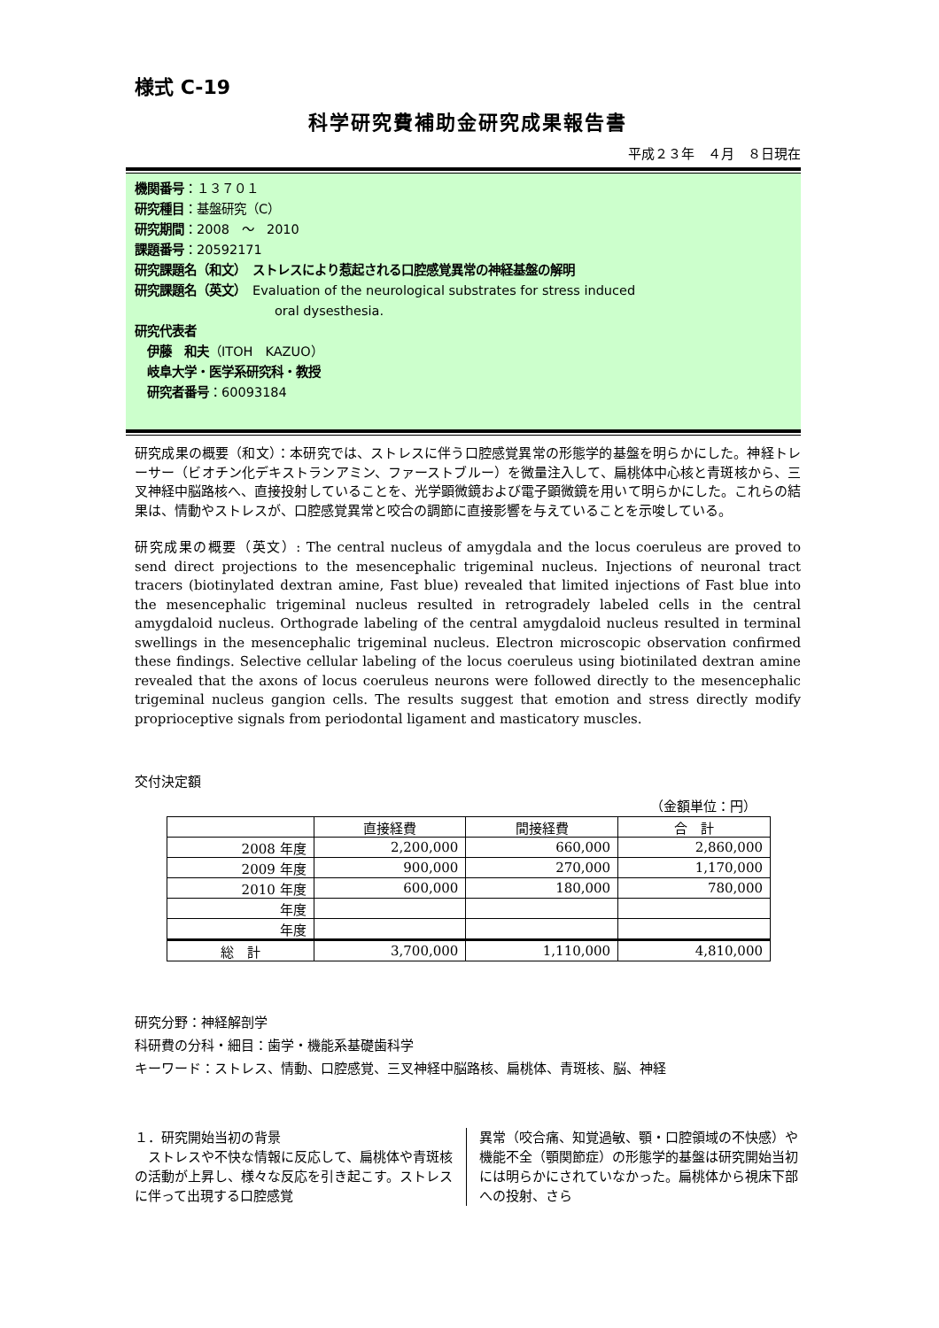様式 C-19
科学研究費補助金研究成果報告書
平成２３年　４月　８日現在
機関番号：１３７０１
研究種目：基盤研究（C）
研究期間：2008　～　2010
課題番号：20592171
研究課題名（和文）　ストレスにより惹起される口腔感覚異常の神経基盤の解明
研究課題名（英文）　Evaluation of the neurological substrates for stress induced
oral dysesthesia.
研究代表者
　伊藤　和夫（ITOH　KAZUO）
　岐阜大学・医学系研究科・教授
　研究者番号：60093184
研究成果の概要（和文）：本研究では、ストレスに伴う口腔感覚異常の形態学的基盤を明らかにした。神経トレーサー（ビオチン化デキストランアミン、ファーストブルー）を微量注入して、扁桃体中心核と青斑核から、三叉神経中脳路核へ、直接投射していることを、光学顕微鏡および電子顕微鏡を用いて明らかにした。これらの結果は、情動やストレスが、口腔感覚異常と咬合の調節に直接影響を与えていることを示唆している。
研究成果の概要（英文）: The central nucleus of amygdala and the locus coeruleus are proved to send direct projections to the mesencephalic trigeminal nucleus. Injections of neuronal tract tracers (biotinylated dextran amine, Fast blue) revealed that limited injections of Fast blue into the mesencephalic trigeminal nucleus resulted in retrogradely labeled cells in the central amygdaloid nucleus. Orthograde labeling of the central amygdaloid nucleus resulted in terminal swellings in the mesencephalic trigeminal nucleus. Electron microscopic observation confirmed these findings. Selective cellular labeling of the locus coeruleus using biotinilated dextran amine revealed that the axons of locus coeruleus neurons were followed directly to the mesencephalic trigeminal nucleus gangion cells. The results suggest that emotion and stress directly modify proprioceptive signals from periodontal ligament and masticatory muscles.
交付決定額
（金額単位：円）
| | 直接経費 | 間接経費 | 合 計 |
| --- | --- | --- | --- |
| 2008 年度 | 2,200,000 | 660,000 | 2,860,000 |
| 2009 年度 | 900,000 | 270,000 | 1,170,000 |
| 2010 年度 | 600,000 | 180,000 | 780,000 |
| 年度 | | | |
| 年度 | | | |
| 総 計 | 3,700,000 | 1,110,000 | 4,810,000 |
研究分野：神経解剖学
科研費の分科・細目：歯学・機能系基礎歯科学
キーワード：ストレス、情動、口腔感覚、三叉神経中脳路核、扁桃体、青斑核、脳、神経
１．研究開始当初の背景
　ストレスや不快な情報に反応して、扁桃体や青斑核の活動が上昇し、様々な反応を引き起こす。ストレスに伴って出現する口腔感覚
異常（咬合痛、知覚過敏、顎・口腔領域の不快感）や機能不全（顎関節症）の形態学的基盤は研究開始当初には明らかにされていなかった。扁桃体から視床下部への投射、さら